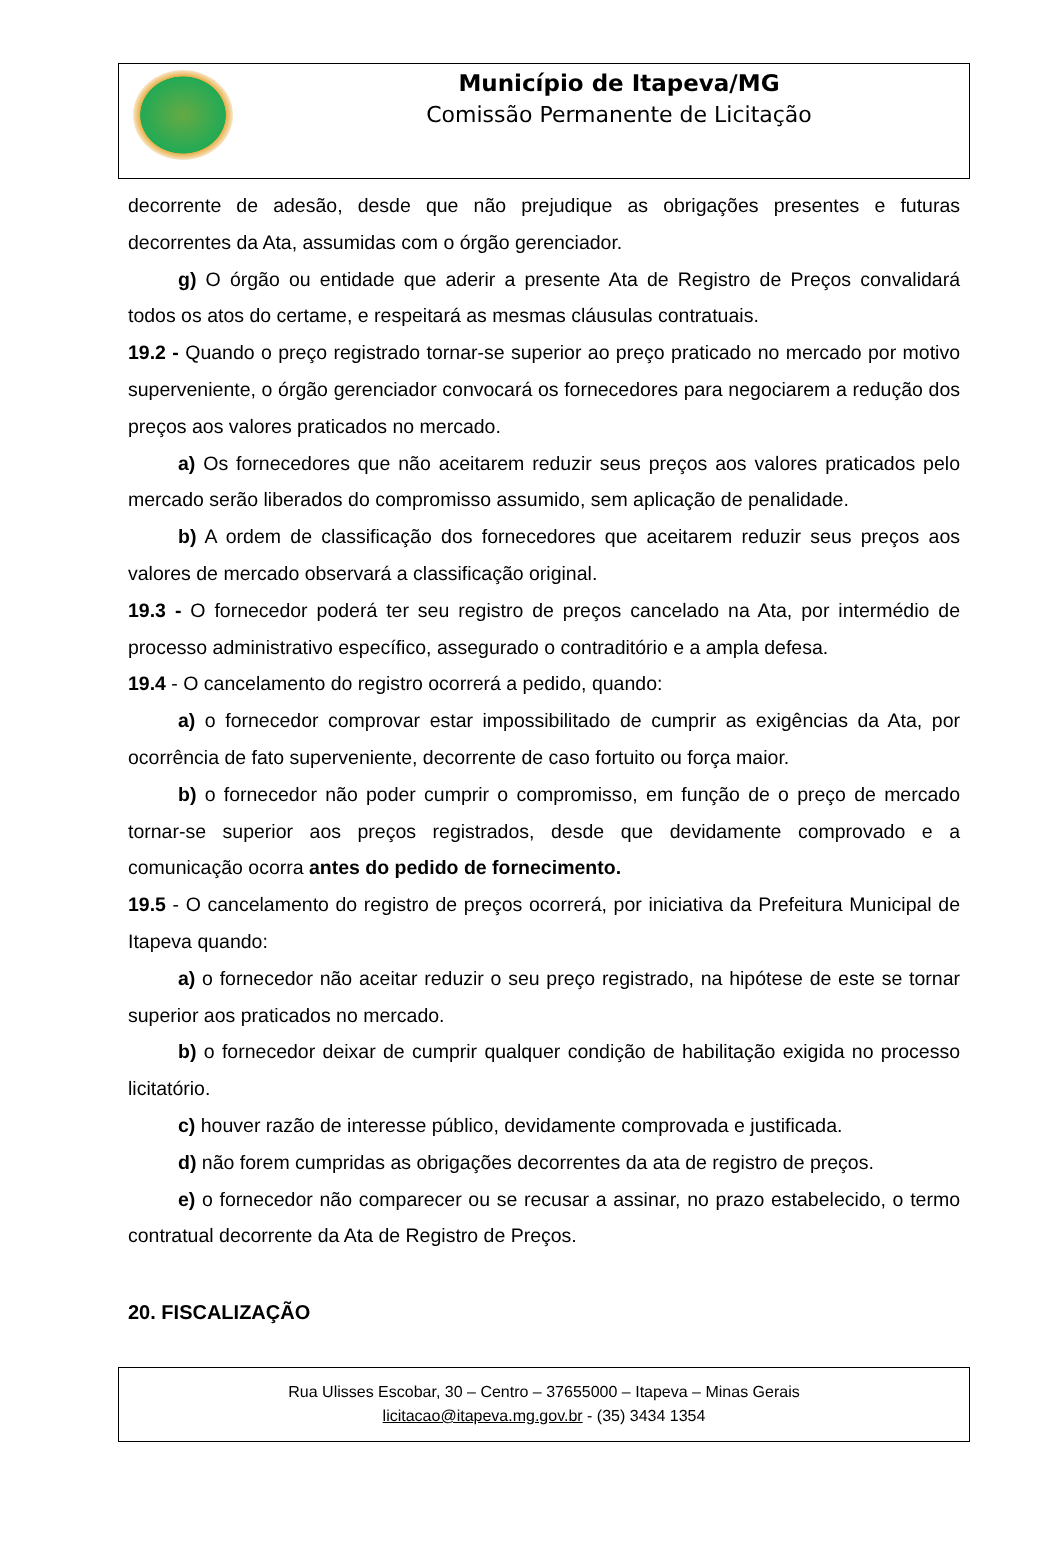Município de Itapeva/MG
Comissão Permanente de Licitação
decorrente de adesão, desde que não prejudique as obrigações presentes e futuras decorrentes da Ata, assumidas com o órgão gerenciador.
g) O órgão ou entidade que aderir a presente Ata de Registro de Preços convalidará todos os atos do certame, e respeitará as mesmas cláusulas contratuais.
19.2 - Quando o preço registrado tornar-se superior ao preço praticado no mercado por motivo superveniente, o órgão gerenciador convocará os fornecedores para negociarem a redução dos preços aos valores praticados no mercado.
a) Os fornecedores que não aceitarem reduzir seus preços aos valores praticados pelo mercado serão liberados do compromisso assumido, sem aplicação de penalidade.
b) A ordem de classificação dos fornecedores que aceitarem reduzir seus preços aos valores de mercado observará a classificação original.
19.3 - O fornecedor poderá ter seu registro de preços cancelado na Ata, por intermédio de processo administrativo específico, assegurado o contraditório e a ampla defesa.
19.4 - O cancelamento do registro ocorrerá a pedido, quando:
a) o fornecedor comprovar estar impossibilitado de cumprir as exigências da Ata, por ocorrência de fato superveniente, decorrente de caso fortuito ou força maior.
b) o fornecedor não poder cumprir o compromisso, em função de o preço de mercado tornar-se superior aos preços registrados, desde que devidamente comprovado e a comunicação ocorra antes do pedido de fornecimento.
19.5 - O cancelamento do registro de preços ocorrerá, por iniciativa da Prefeitura Municipal de Itapeva quando:
a) o fornecedor não aceitar reduzir o seu preço registrado, na hipótese de este se tornar superior aos praticados no mercado.
b) o fornecedor deixar de cumprir qualquer condição de habilitação exigida no processo licitatório.
c) houver razão de interesse público, devidamente comprovada e justificada.
d) não forem cumpridas as obrigações decorrentes da ata de registro de preços.
e) o fornecedor não comparecer ou se recusar a assinar, no prazo estabelecido, o termo contratual decorrente da Ata de Registro de Preços.
20. FISCALIZAÇÃO
Rua Ulisses Escobar, 30 – Centro – 37655000 – Itapeva – Minas Gerais
licitacao@itapeva.mg.gov.br - (35) 3434 1354